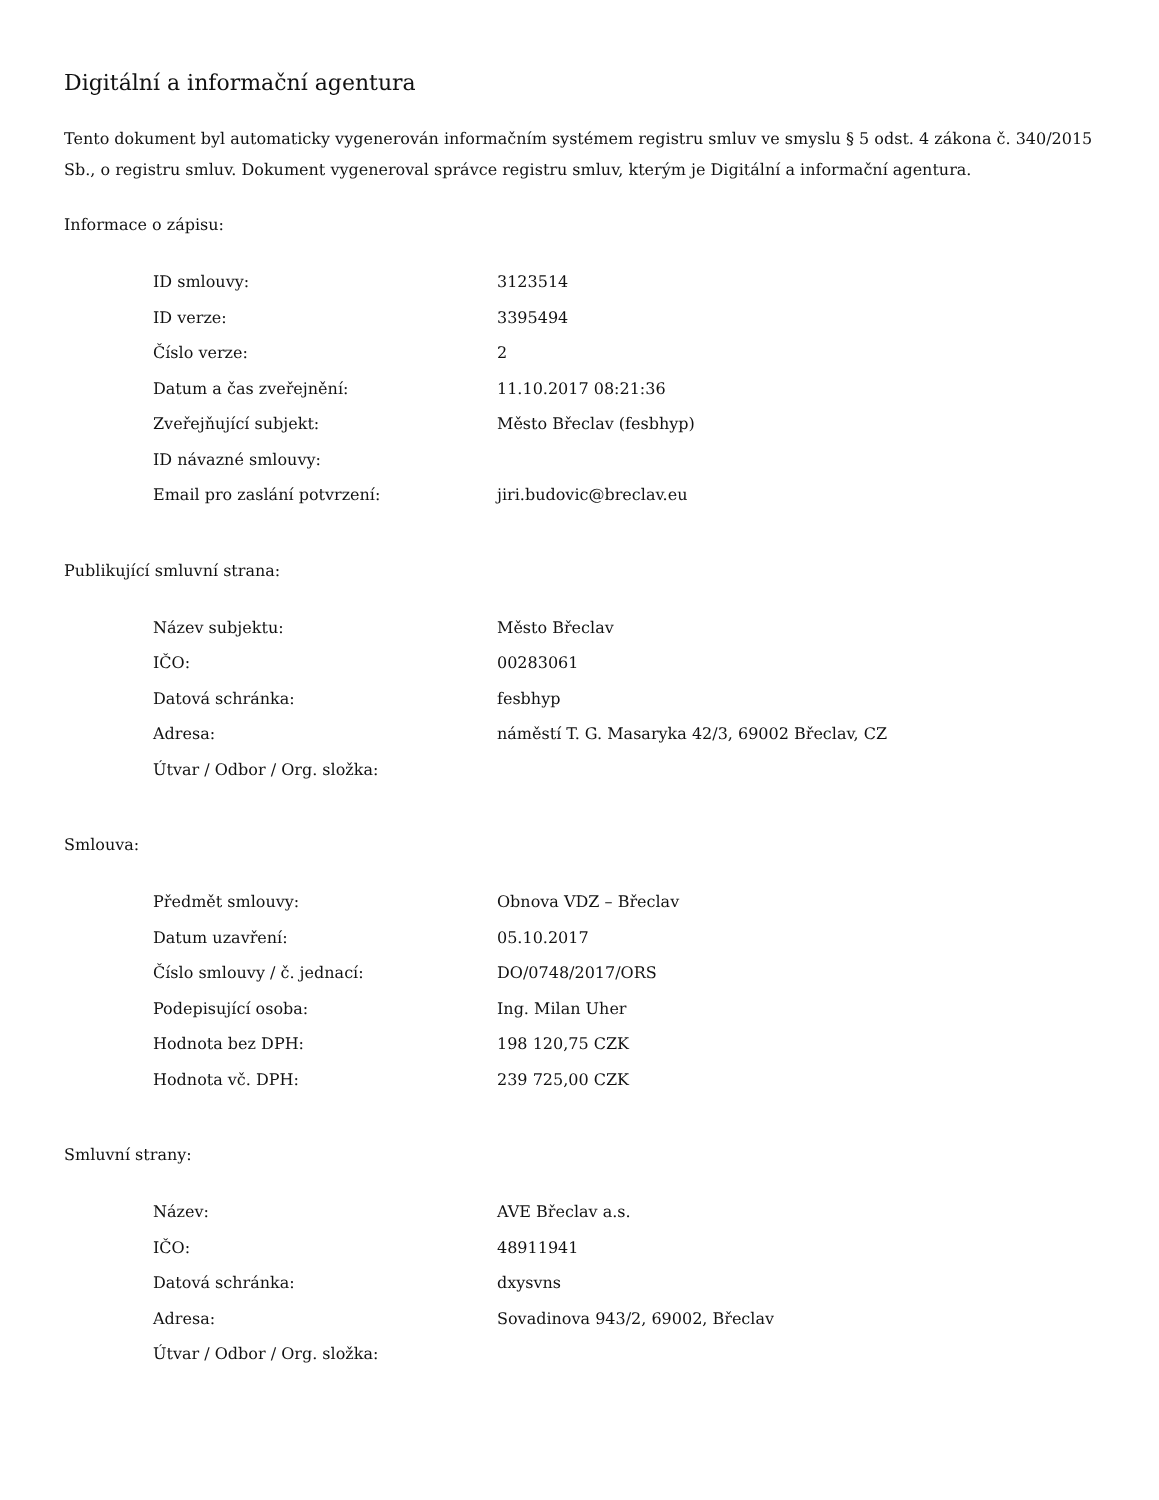Digitální a informační agentura
Tento dokument byl automaticky vygenerován informačním systémem registru smluv ve smyslu § 5 odst. 4 zákona č. 340/2015 Sb., o registru smluv. Dokument vygeneroval správce registru smluv, kterým je Digitální a informační agentura.
Informace o zápisu:
| ID smlouvy: | 3123514 |
| ID verze: | 3395494 |
| Číslo verze: | 2 |
| Datum a čas zveřejnění: | 11.10.2017 08:21:36 |
| Zveřejňující subjekt: | Město Břeclav (fesbhyp) |
| ID návazné smlouvy: | |
| Email pro zaslání potvrzení: | jiri.budovic@breclav.eu |
Publikující smluvní strana:
| Název subjektu: | Město Břeclav |
| IČO: | 00283061 |
| Datová schránka: | fesbhyp |
| Adresa: | náměstí T. G. Masaryka 42/3, 69002 Břeclav, CZ |
| Útvar / Odbor / Org. složka: | |
Smlouva:
| Předmět smlouvy: | Obnova VDZ – Břeclav |
| Datum uzavření: | 05.10.2017 |
| Číslo smlouvy / č. jednací: | DO/0748/2017/ORS |
| Podepisující osoba: | Ing. Milan Uher |
| Hodnota bez DPH: | 198 120,75 CZK |
| Hodnota vč. DPH: | 239 725,00 CZK |
Smluvní strany:
| Název: | AVE Břeclav a.s. |
| IČO: | 48911941 |
| Datová schránka: | dxysvns |
| Adresa: | Sovadinova 943/2, 69002, Břeclav |
| Útvar / Odbor / Org. složka: | |